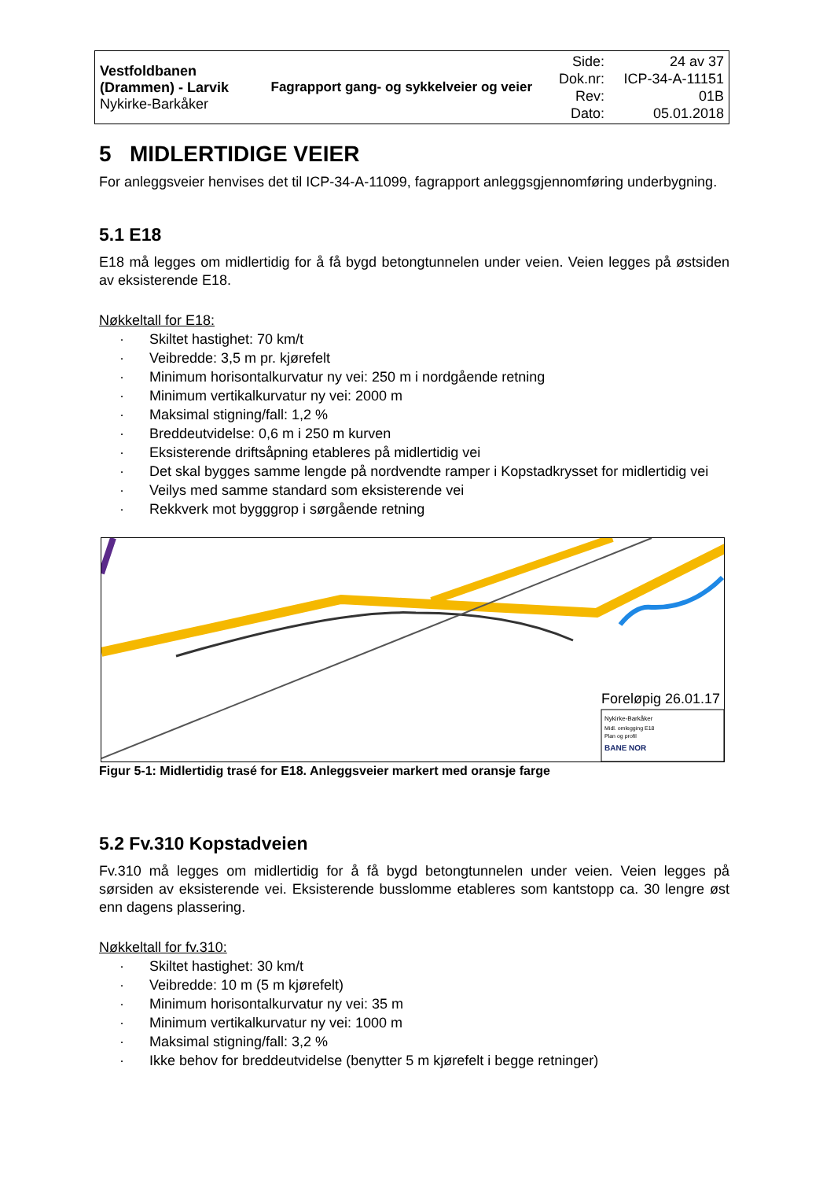| Vestfoldbanen (Drammen) - Larvik Nykirke-Barkåker | Fagrapport gang- og sykkelveier og veier | Side: Dok.nr: Rev: Dato: | 24 av 37 ICP-34-A-11151 01B 05.01.2018 |
5 MIDLERTIDIGE VEIER
For anleggsveier henvises det til ICP-34-A-11099, fagrapport anleggsgjennomføring underbygning.
5.1 E18
E18 må legges om midlertidig for å få bygd betongtunnelen under veien. Veien legges på østsiden av eksisterende E18.
Nøkkeltall for E18:
· Skiltet hastighet: 70 km/t
· Veibredde: 3,5 m pr. kjørefelt
· Minimum horisontalkurvatur ny vei: 250 m i nordgående retning
· Minimum vertikalkurvatur ny vei: 2000 m
· Maksimal stigning/fall: 1,2 %
· Breddeutvidelse: 0,6 m i 250 m kurven
· Eksisterende driftsåpning etableres på midlertidig vei
· Det skal bygges samme lengde på nordvendte ramper i Kopstadkrysset for midlertidig vei
· Veilys med samme standard som eksisterende vei
· Rekkverk mot bygggrop i sørgående retning
Foreløpig 26.01.17
Nykirke-Barkåker
Midl. omlegging E18
Plan og profil
BANE NOR
Figur 5-1: Midlertidig trasé for E18. Anleggsveier markert med oransje farge
5.2 Fv.310 Kopstadveien
Fv.310 må legges om midlertidig for å få bygd betongtunnelen under veien. Veien legges på sørsiden av eksisterende vei. Eksisterende busslomme etableres som kantstopp ca. 30 lengre øst enn dagens plassering.
Nøkkeltall for fv.310:
· Skiltet hastighet: 30 km/t
· Veibredde: 10 m (5 m kjørefelt)
· Minimum horisontalkurvatur ny vei: 35 m
· Minimum vertikalkurvatur ny vei: 1000 m
· Maksimal stigning/fall: 3,2 %
· Ikke behov for breddeutvidelse (benytter 5 m kjørefelt i begge retninger)